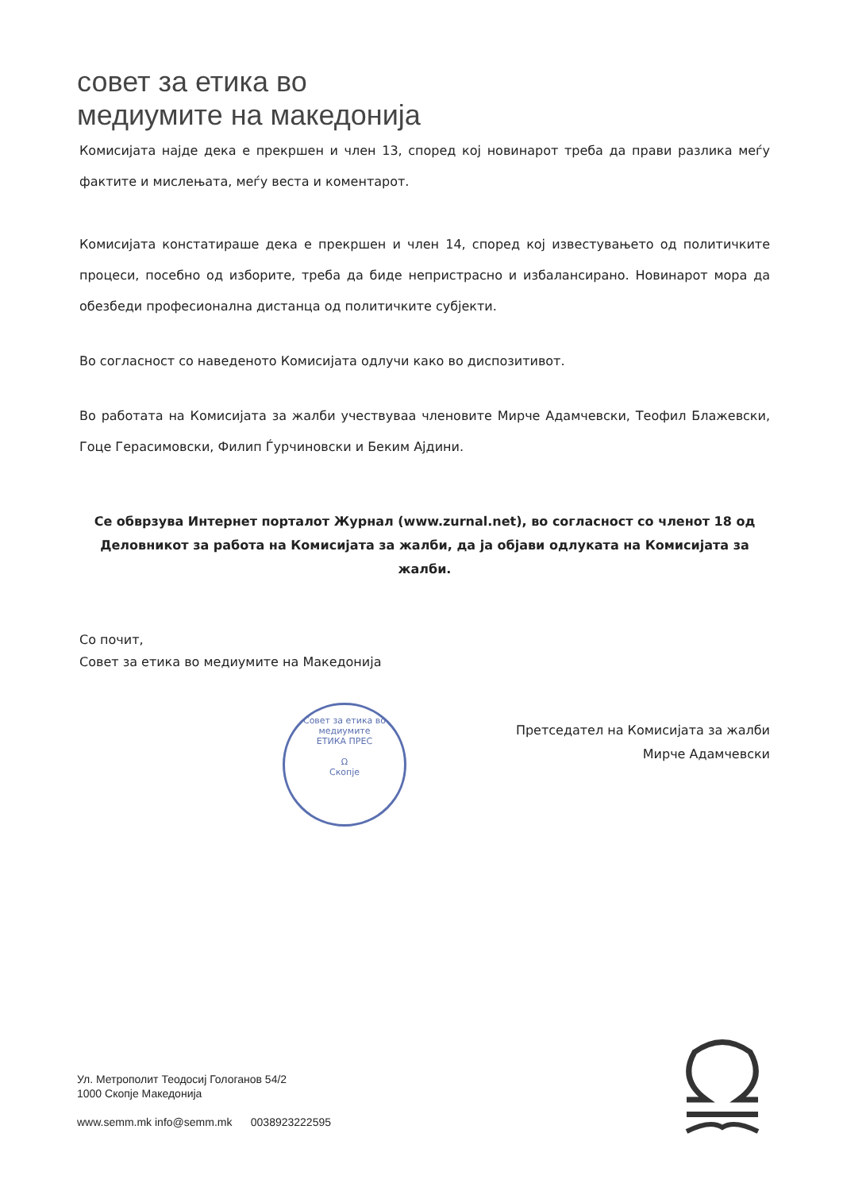совет за етика во
медиумите на македонија
Комисијата најде дека е прекршен и член 13, според кој новинарот треба да прави разлика меѓу фактите и мислењата, меѓу веста и коментарот.
Комисијата констатираше дека е прекршен и член 14, според кој известувањето од политичките процеси, посебно од изборите, треба да биде непристрасно и избалансирано. Новинарот мора да обезбеди професионална дистанца од политичките субјекти.
Во согласност со наведеното Комисијата одлучи како во диспозитивот.
Во работата на Комисијата за жалби учествуваа членовите Мирче Адамчевски, Теофил Блажевски, Гоце Герасимовски, Филип Ѓурчиновски и Беким Ајдини.
Се обврзува Интернет порталот Журнал (www.zurnal.net), во согласност со членот 18 од Деловникот за работа на Комисијата за жалби, да ја објави одлуката на Комисијата за жалби.
Со почит,
Совет за етика во медиумите на Македонија
Совет за етика во медиумите
ЕТИКА ПРЕС
Ω
Скопје
Претседател на Комисијата за жалби
Мирче Адамчевски
Ул. Метрополит Теодосиј Гологанов 54/2
1000 Скопје Македонија
www.semm.mk info@semm.mk 0038923222595